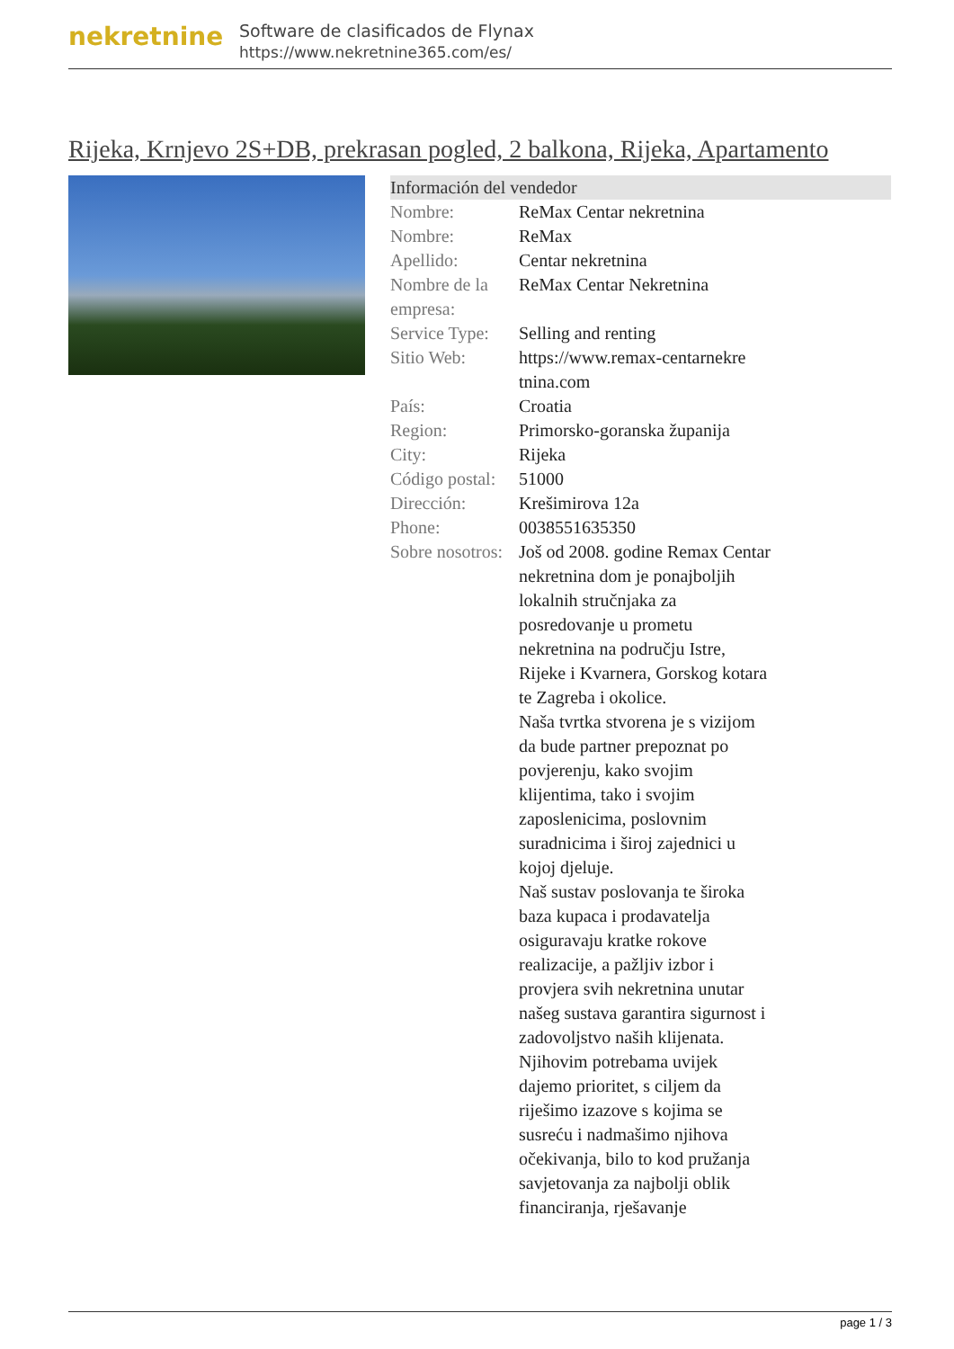nekretnine
Software de clasificados de Flynax
https://www.nekretnine365.com/es/
Rijeka, Krnjevo 2S+DB, prekrasan pogled, 2 balkona, Rijeka, Apartamento
Información del vendedor
| Nombre: | ReMax Centar nekretnina |
| Nombre: | ReMax |
| Apellido: | Centar nekretnina |
| Nombre de la empresa: | ReMax Centar Nekretnina |
| Service Type: | Selling and renting |
| Sitio Web: | https://www.remax-centarnekre tnina.com |
| País: | Croatia |
| Region: | Primorsko-goranska županija |
| City: | Rijeka |
| Código postal: | 51000 |
| Dirección: | Krešimirova 12a |
| Phone: | 0038551635350 |
| Sobre nosotros: | Još od 2008. godine Remax Centar nekretnina dom je ponajboljih lokalnih stručnjaka za posredovanje u prometu nekretnina na području Istre, Rijeke i Kvarnera, Gorskog kotara te Zagreba i okolice. Naša tvrtka stvorena je s vizijom da bude partner prepoznat po povjerenju, kako svojim klijentima, tako i svojim zaposlenicima, poslovnim suradnicima i široj zajednici u kojoj djeluje. Naš sustav poslovanja te široka baza kupaca i prodavatelja osiguravaju kratke rokove realizacije, a pažljiv izbor i provjera svih nekretnina unutar našeg sustava garantira sigurnost i zadovoljstvo naših klijenata. Njihovim potrebama uvijek dajemo prioritet, s ciljem da riješimo izazove s kojima se susreću i nadmašimo njihova očekivanja, bilo to kod pružanja savjetovanja za najbolji oblik financiranja, rješavanje |
page 1 / 3